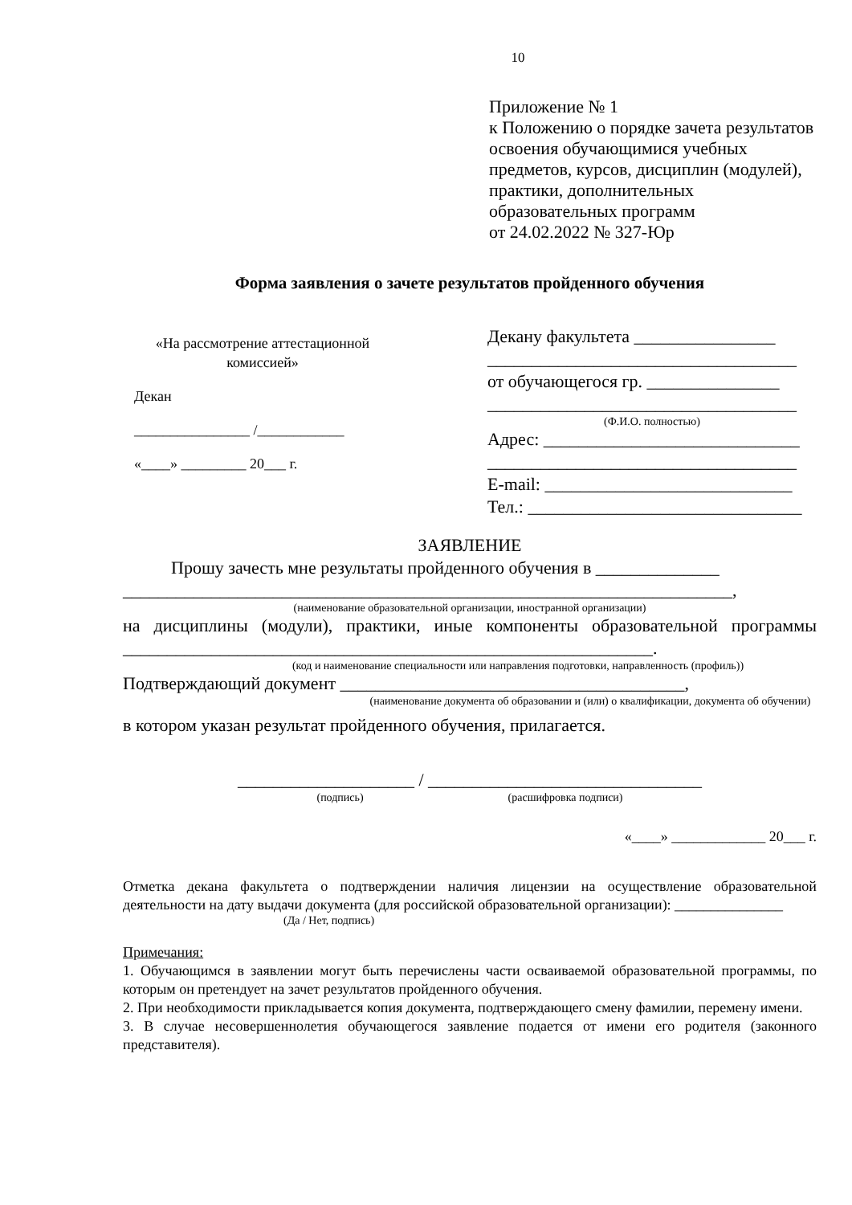10
Приложение № 1
к Положению о порядке зачета результатов освоения обучающимися учебных предметов, курсов, дисциплин (модулей), практики, дополнительных образовательных программ
от 24.02.2022 № 327-Юр
Форма заявления о зачете результатов пройденного обучения
«На рассмотрение аттестационной комиссией»
Декан
________________ /____________
«____» _________ 20___ г.
Декану факультета ________________
___________________________________
от обучающегося гр. _______________
___________________________________
(Ф.И.О. полностью)
Адрес: _____________________________
___________________________________
E-mail: ____________________________
Тел.: _______________________________
ЗАЯВЛЕНИЕ
Прошу зачесть мне результаты пройденного обучения в ______________ _____________________________________________________________________,
(наименование образовательной организации, иностранной организации)
на дисциплины (модули), практики, иные компоненты образовательной программы ____________________________________________________________.
(код и наименование специальности или направления подготовки, направленность (профиль))
Подтверждающий документ _______________________________________,
(наименование документа об образовании и (или) о квалификации, документа об обучении)
в котором указан результат пройденного обучения, прилагается.
____________________ / _______________________________
(подпись) (расшифровка подписи)
«____» _____________ 20___ г.
Отметка декана факультета о подтверждении наличия лицензии на осуществление образовательной деятельности на дату выдачи документа (для российской образовательной организации): _______________
(Да / Нет, подпись)
Примечания:
1. Обучающимся в заявлении могут быть перечислены части осваиваемой образовательной программы, по которым он претендует на зачет результатов пройденного обучения.
2. При необходимости прикладывается копия документа, подтверждающего смену фамилии, перемену имени.
3. В случае несовершеннолетия обучающегося заявление подается от имени его родителя (законного представителя).